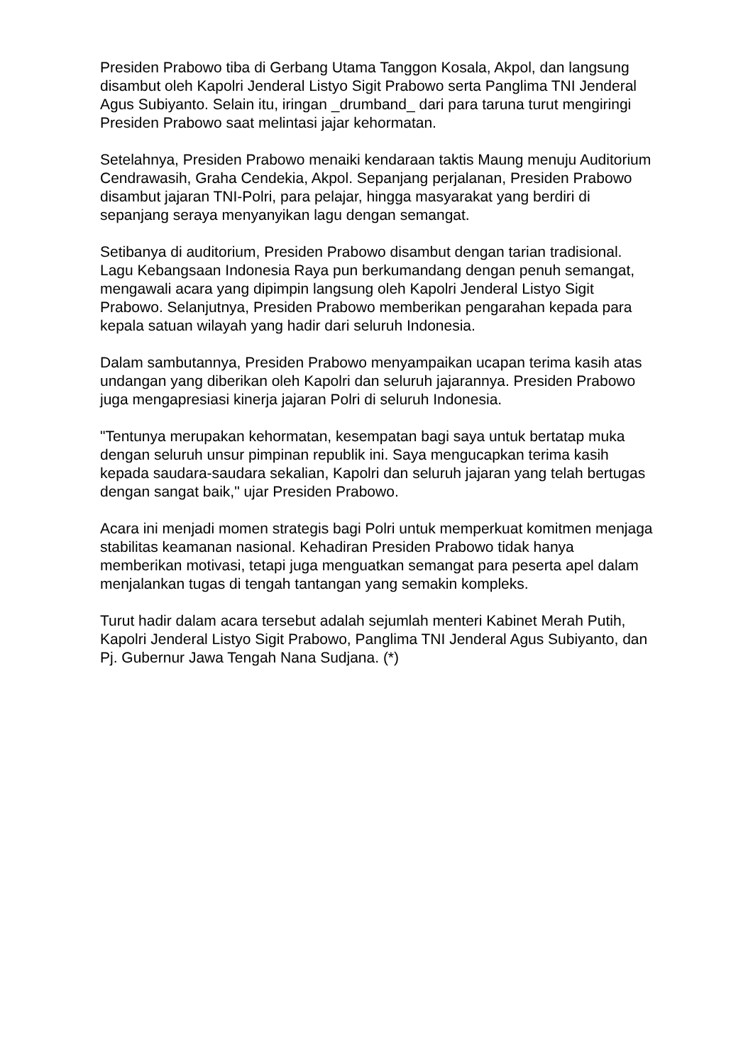Presiden Prabowo tiba di Gerbang Utama Tanggon Kosala, Akpol, dan langsung disambut oleh Kapolri Jenderal Listyo Sigit Prabowo serta Panglima TNI Jenderal Agus Subiyanto. Selain itu, iringan _drumband_ dari para taruna turut mengiringi Presiden Prabowo saat melintasi jajar kehormatan.
Setelahnya, Presiden Prabowo menaiki kendaraan taktis Maung menuju Auditorium Cendrawasih, Graha Cendekia, Akpol. Sepanjang perjalanan, Presiden Prabowo disambut jajaran TNI-Polri, para pelajar, hingga masyarakat yang berdiri di sepanjang seraya menyanyikan lagu dengan semangat.
Setibanya di auditorium, Presiden Prabowo disambut dengan tarian tradisional. Lagu Kebangsaan Indonesia Raya pun berkumandang dengan penuh semangat, mengawali acara yang dipimpin langsung oleh Kapolri Jenderal Listyo Sigit Prabowo. Selanjutnya, Presiden Prabowo memberikan pengarahan kepada para kepala satuan wilayah yang hadir dari seluruh Indonesia.
Dalam sambutannya, Presiden Prabowo menyampaikan ucapan terima kasih atas undangan yang diberikan oleh Kapolri dan seluruh jajarannya. Presiden Prabowo juga mengapresiasi kinerja jajaran Polri di seluruh Indonesia.
"Tentunya merupakan kehormatan, kesempatan bagi saya untuk bertatap muka dengan seluruh unsur pimpinan republik ini. Saya mengucapkan terima kasih kepada saudara-saudara sekalian, Kapolri dan seluruh jajaran yang telah bertugas dengan sangat baik," ujar Presiden Prabowo.
Acara ini menjadi momen strategis bagi Polri untuk memperkuat komitmen menjaga stabilitas keamanan nasional. Kehadiran Presiden Prabowo tidak hanya memberikan motivasi, tetapi juga menguatkan semangat para peserta apel dalam menjalankan tugas di tengah tantangan yang semakin kompleks.
Turut hadir dalam acara tersebut adalah sejumlah menteri Kabinet Merah Putih, Kapolri Jenderal Listyo Sigit Prabowo, Panglima TNI Jenderal Agus Subiyanto, dan Pj. Gubernur Jawa Tengah Nana Sudjana. (*)